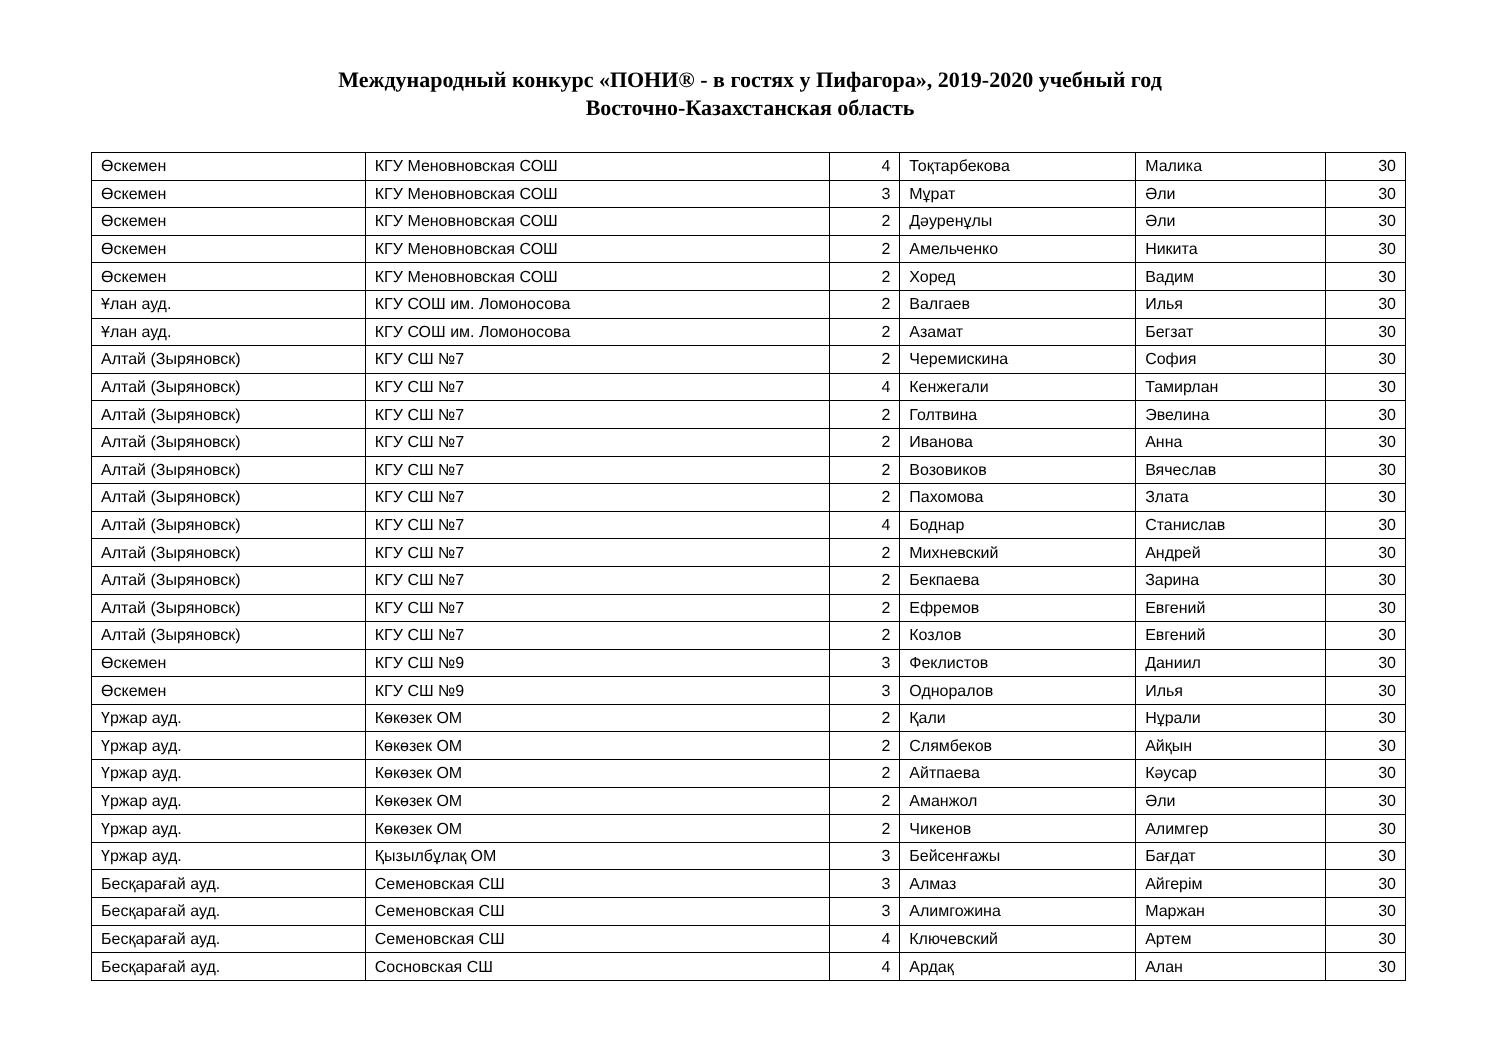Международный конкурс «ПОНИ® - в гостях у Пифагора», 2019-2020 учебный год
Восточно-Казахстанская область
| Өскемен | КГУ Меновновская СОШ | 4 | Тоқтарбекова | Малика | 30 |
| Өскемен | КГУ Меновновская СОШ | 3 | Мұрат | Әли | 30 |
| Өскемен | КГУ Меновновская СОШ | 2 | Дәуренұлы | Әли | 30 |
| Өскемен | КГУ Меновновская СОШ | 2 | Амельченко | Никита | 30 |
| Өскемен | КГУ Меновновская СОШ | 2 | Хоред | Вадим | 30 |
| Ұлан ауд. | КГУ СОШ им. Ломоносова | 2 | Валгаев | Илья | 30 |
| Ұлан ауд. | КГУ СОШ им. Ломоносова | 2 | Азамат | Бегзат | 30 |
| Алтай (Зыряновск) | КГУ СШ №7 | 2 | Черемискина | София | 30 |
| Алтай (Зыряновск) | КГУ СШ №7 | 4 | Кенжегали | Тамирлан | 30 |
| Алтай (Зыряновск) | КГУ СШ №7 | 2 | Голтвина | Эвелина | 30 |
| Алтай (Зыряновск) | КГУ СШ №7 | 2 | Иванова | Анна | 30 |
| Алтай (Зыряновск) | КГУ СШ №7 | 2 | Возовиков | Вячеслав | 30 |
| Алтай (Зыряновск) | КГУ СШ №7 | 2 | Пахомова | Злата | 30 |
| Алтай (Зыряновск) | КГУ СШ №7 | 4 | Боднар | Станислав | 30 |
| Алтай (Зыряновск) | КГУ СШ №7 | 2 | Михневский | Андрей | 30 |
| Алтай (Зыряновск) | КГУ СШ №7 | 2 | Бекпаева | Зарина | 30 |
| Алтай (Зыряновск) | КГУ СШ №7 | 2 | Ефремов | Евгений | 30 |
| Алтай (Зыряновск) | КГУ СШ №7 | 2 | Козлов | Евгений | 30 |
| Өскемен | КГУ СШ №9 | 3 | Феклистов | Даниил | 30 |
| Өскемен | КГУ СШ №9 | 3 | Одноралов | Илья | 30 |
| Үржар ауд. | Көкөзек ОМ | 2 | Қали | Нұрали | 30 |
| Үржар ауд. | Көкөзек ОМ | 2 | Слямбеков | Айқын | 30 |
| Үржар ауд. | Көкөзек ОМ | 2 | Айтпаева | Кәусар | 30 |
| Үржар ауд. | Көкөзек ОМ | 2 | Аманжол | Әли | 30 |
| Үржар ауд. | Көкөзек ОМ | 2 | Чикенов | Алимгер | 30 |
| Үржар ауд. | Қызылбұлақ ОМ | 3 | Бейсенғажы | Бағдат | 30 |
| Бесқарағай ауд. | Семеновская СШ | 3 | Алмаз | Айгерім | 30 |
| Бесқарағай ауд. | Семеновская СШ | 3 | Алимгожина | Маржан | 30 |
| Бесқарағай ауд. | Семеновская СШ | 4 | Ключевский | Артем | 30 |
| Бесқарағай ауд. | Сосновская СШ | 4 | Ардақ | Алан | 30 |